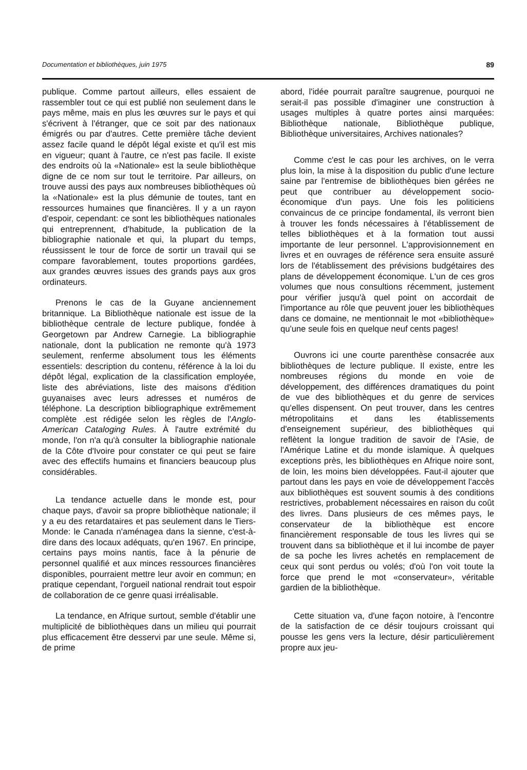Documentation et bibliothèques, juin 1975 89
publique. Comme partout ailleurs, elles essaient de rassembler tout ce qui est publié non seulement dans le pays même, mais en plus les œuvres sur le pays et qui s'écrivent à l'étranger, que ce soit par des nationaux émigrés ou par d'autres. Cette première tâche devient assez facile quand le dépôt légal existe et qu'il est mis en vigueur; quant à l'autre, ce n'est pas facile. Il existe des endroits où la «Nationale» est la seule bibliothèque digne de ce nom sur tout le territoire. Par ailleurs, on trouve aussi des pays aux nombreuses bibliothèques où la «Nationale» est la plus démunie de toutes, tant en ressources humaines que financières. Il y a un rayon d'espoir, cependant: ce sont les bibliothèques nationales qui entreprennent, d'habitude, la publication de la bibliographie nationale et qui, la plupart du temps, réussissent le tour de force de sortir un travail qui se compare favorablement, toutes proportions gardées, aux grandes œuvres issues des grands pays aux gros ordinateurs.
Prenons le cas de la Guyane anciennement britannique. La Bibliothèque nationale est issue de la bibliothèque centrale de lecture publique, fondée à Georgetown par Andrew Carnegie. La bibliographie nationale, dont la publication ne remonte qu'à 1973 seulement, renferme absolument tous les éléments essentiels: description du contenu, référence à la loi du dépôt légal, explication de la classification employée, liste des abréviations, liste des maisons d'édition guyanaises avec leurs adresses et numéros de téléphone. La description bibliographique extrêmement complète .est rédigée selon les règles de l'Anglo-American Cataloging Rules. À l'autre extrémité du monde, l'on n'a qu'à consulter la bibliographie nationale de la Côte d'Ivoire pour constater ce qui peut se faire avec des effectifs humains et financiers beaucoup plus considérables.
La tendance actuelle dans le monde est, pour chaque pays, d'avoir sa propre bibliothèque nationale; il y a eu des retardataires et pas seulement dans le Tiers-Monde: le Canada n'aménagea dans la sienne, c'est-à-dire dans des locaux adéquats, qu'en 1967. En principe, certains pays moins nantis, face à la pénurie de personnel qualifié et aux minces ressources financières disponibles, pourraient mettre leur avoir en commun; en pratique cependant, l'orgueil national rendrait tout espoir de collaboration de ce genre quasi irréalisable.
La tendance, en Afrique surtout, semble d'établir une multiplicité de bibliothèques dans un milieu qui pourrait plus efficacement être desservi par une seule. Même si, de prime
abord, l'idée pourrait paraître saugrenue, pourquoi ne serait-il pas possible d'imaginer une construction à usages multiples à quatre portes ainsi marquées: Bibliothèque nationale, Bibliothèque publique, Bibliothèque universitaires, Archives nationales?
Comme c'est le cas pour les archives, on le verra plus loin, la mise à la disposition du public d'une lecture saine par l'entremise de bibliothèques bien gérées ne peut que contribuer au développement socio-économique d'un pays. Une fois les politiciens convaincus de ce principe fondamental, ils verront bien à trouver les fonds nécessaires à l'établissement de telles bibliothèques et à la formation tout aussi importante de leur personnel. L'approvisionnement en livres et en ouvrages de référence sera ensuite assuré lors de l'établissement des prévisions budgétaires des plans de développement économique. L'un de ces gros volumes que nous consultions récemment, justement pour vérifier jusqu'à quel point on accordait de l'importance au rôle que peuvent jouer les bibliothèques dans ce domaine, ne mentionnait le mot «bibliothèque» qu'une seule fois en quelque neuf cents pages!
Ouvrons ici une courte parenthèse consacrée aux bibliothèques de lecture publique. Il existe, entre les nombreuses régions du monde en voie de développement, des différences dramatiques du point de vue des bibliothèques et du genre de services qu'elles dispensent. On peut trouver, dans les centres métropolitains et dans les établissements d'enseignement supérieur, des bibliothèques qui reflètent la longue tradition de savoir de l'Asie, de l'Amérique Latine et du monde islamique. À quelques exceptions près, les bibliothèques en Afrique noire sont, de loin, les moins bien développées. Faut-il ajouter que partout dans les pays en voie de développement l'accès aux bibliothèques est souvent soumis à des conditions restrictives, probablement nécessaires en raison du coût des livres. Dans plusieurs de ces mêmes pays, le conservateur de la bibliothèque est encore financièrement responsable de tous les livres qui se trouvent dans sa bibliothèque et il lui incombe de payer de sa poche les livres achetés en remplacement de ceux qui sont perdus ou volés; d'où l'on voit toute la force que prend le mot «conservateur», véritable gardien de la bibliothèque.
Cette situation va, d'une façon notoire, à l'encontre de la satisfaction de ce désir toujours croissant qui pousse les gens vers la lecture, désir particulièrement propre aux jeu-